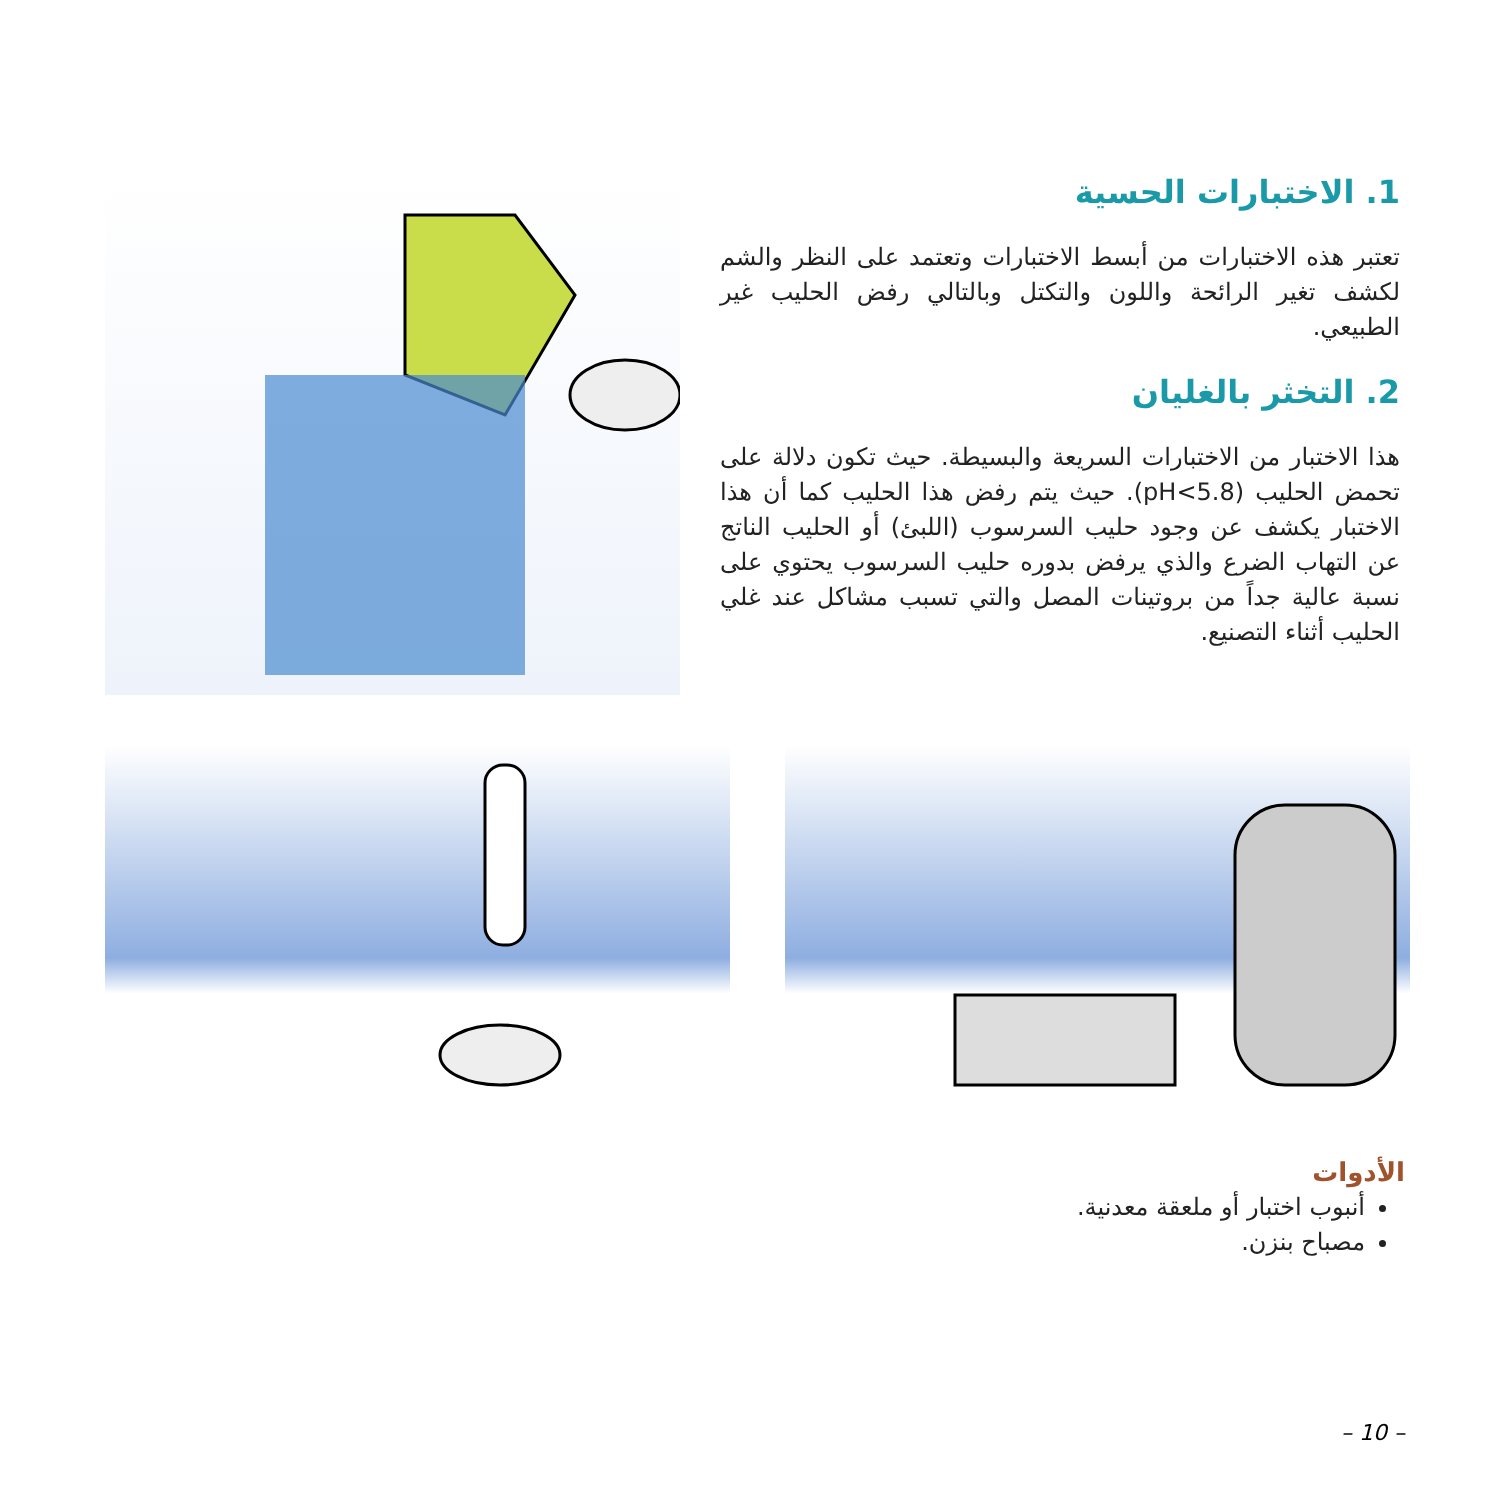1. الاختبارات الحسية
تعتبر هذه الاختبارات من أبسط الاختبارات وتعتمد على النظر والشم لكشف تغير الرائحة واللون والتكتل وبالتالي رفض الحليب غير الطبيعي.
2. التخثر بالغليان
هذا الاختبار من الاختبارات السريعة والبسيطة. حيث تكون دلالة على تحمض الحليب (pH<5.8). حيث يتم رفض هذا الحليب كما أن هذا الاختبار يكشف عن وجود حليب السرسوب (اللبئ) أو الحليب الناتج عن التهاب الضرع والذي يرفض بدوره حليب السرسوب يحتوي على نسبة عالية جداً من بروتينات المصل والتي تسبب مشاكل عند غلي الحليب أثناء التصنيع.
الأدوات
أنبوب اختبار أو ملعقة معدنية.
مصباح بنزن.
– 10 –